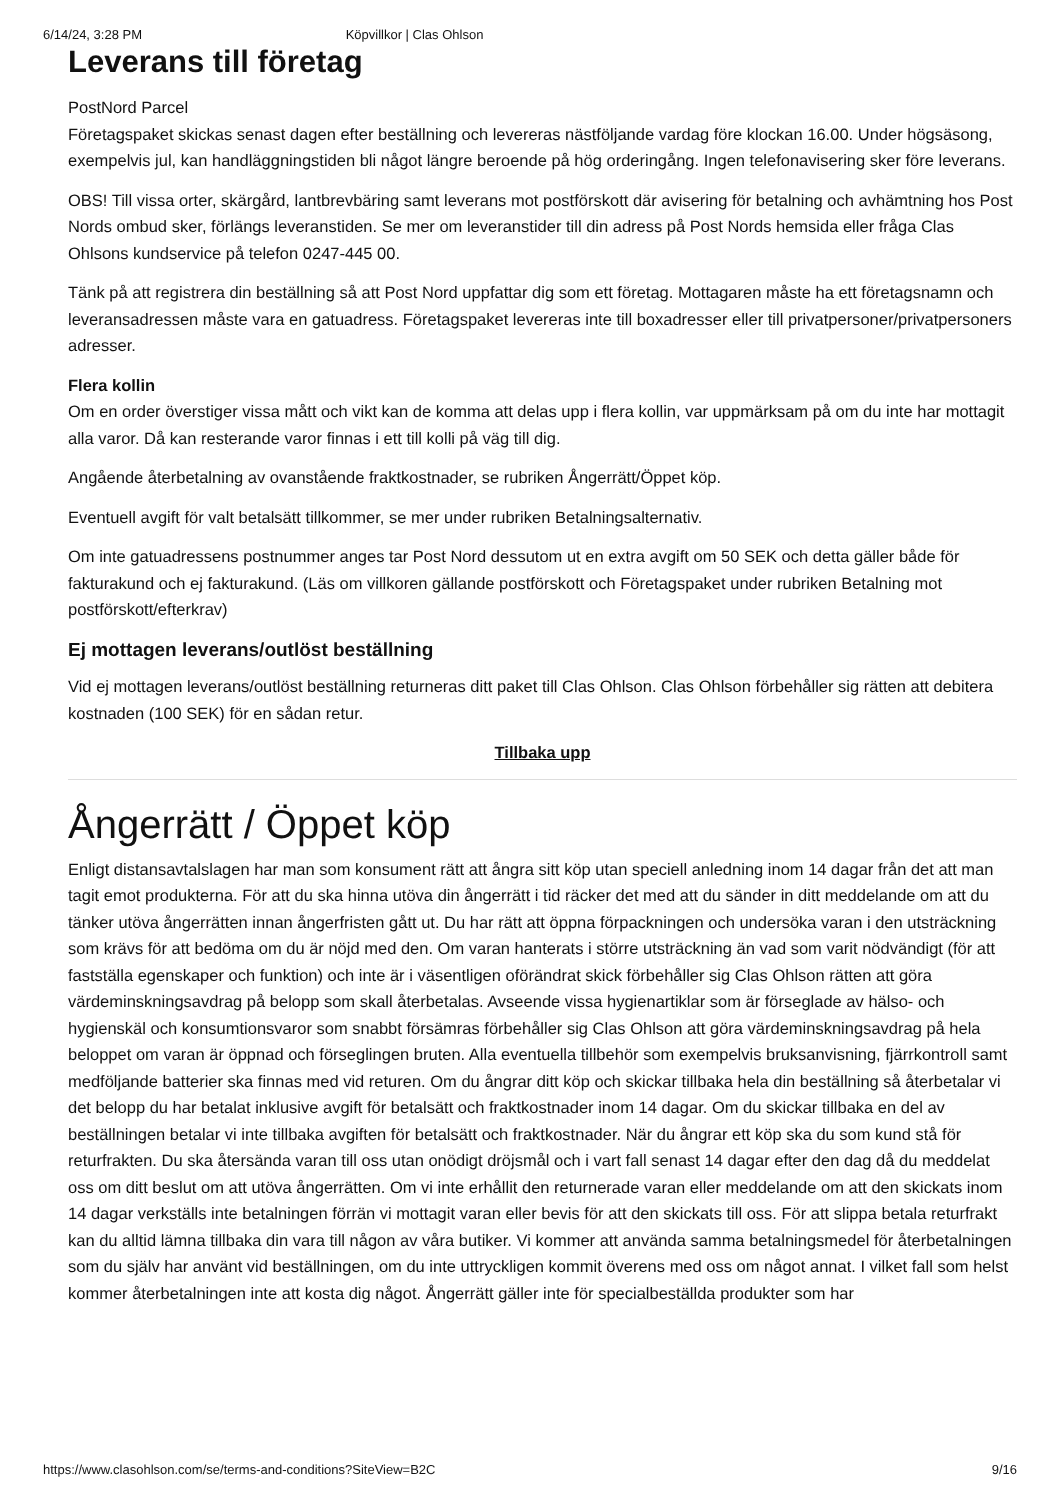6/14/24, 3:28 PM Köpvillkor | Clas Ohlson
Leverans till företag
PostNord Parcel
Företagspaket skickas senast dagen efter beställning och levereras nästföljande vardag före klockan 16.00. Under högsäsong, exempelvis jul, kan handläggningstiden bli något längre beroende på hög orderingång. Ingen telefonavisering sker före leverans.
OBS! Till vissa orter, skärgård, lantbrevbäring samt leverans mot postförskott där avisering för betalning och avhämtning hos Post Nords ombud sker, förlängs leveranstiden. Se mer om leveranstider till din adress på Post Nords hemsida eller fråga Clas Ohlsons kundservice på telefon 0247-445 00.
Tänk på att registrera din beställning så att Post Nord uppfattar dig som ett företag. Mottagaren måste ha ett företagsnamn och leveransadressen måste vara en gatuadress. Företagspaket levereras inte till boxadresser eller till privatpersoner/privatpersoners adresser.
Flera kollin
Om en order överstiger vissa mått och vikt kan de komma att delas upp i flera kollin, var uppmärksam på om du inte har mottagit alla varor. Då kan resterande varor finnas i ett till kolli på väg till dig.
Angående återbetalning av ovanstående fraktkostnader, se rubriken Ångerrätt/Öppet köp.
Eventuell avgift för valt betalsätt tillkommer, se mer under rubriken Betalningsalternativ.
Om inte gatuadressens postnummer anges tar Post Nord dessutom ut en extra avgift om 50 SEK och detta gäller både för fakturakund och ej fakturakund. (Läs om villkoren gällande postförskott och Företagspaket under rubriken Betalning mot postförskott/efterkrav)
Ej mottagen leverans/outlöst beställning
Vid ej mottagen leverans/outlöst beställning returneras ditt paket till Clas Ohlson. Clas Ohlson förbehåller sig rätten att debitera kostnaden (100 SEK) för en sådan retur.
Tillbaka upp
Ångerrätt / Öppet köp
Enligt distansavtalslagen har man som konsument rätt att ångra sitt köp utan speciell anledning inom 14 dagar från det att man tagit emot produkterna. För att du ska hinna utöva din ångerrätt i tid räcker det med att du sänder in ditt meddelande om att du tänker utöva ångerrätten innan ångerfristen gått ut. Du har rätt att öppna förpackningen och undersöka varan i den utsträckning som krävs för att bedöma om du är nöjd med den. Om varan hanterats i större utsträckning än vad som varit nödvändigt (för att fastställa egenskaper och funktion) och inte är i väsentligen oförändrat skick förbehåller sig Clas Ohlson rätten att göra värdeminskningsavdrag på belopp som skall återbetalas. Avseende vissa hygienartiklar som är förseglade av hälso- och hygienskäl och konsumtionsvaror som snabbt försämras förbehåller sig Clas Ohlson att göra värdeminskningsavdrag på hela beloppet om varan är öppnad och förseglingen bruten. Alla eventuella tillbehör som exempelvis bruksanvisning, fjärrkontroll samt medföljande batterier ska finnas med vid returen. Om du ångrar ditt köp och skickar tillbaka hela din beställning så återbetalar vi det belopp du har betalat inklusive avgift för betalsätt och fraktkostnader inom 14 dagar. Om du skickar tillbaka en del av beställningen betalar vi inte tillbaka avgiften för betalsätt och fraktkostnader. När du ångrar ett köp ska du som kund stå för returfrakten. Du ska återsända varan till oss utan onödigt dröjsmål och i vart fall senast 14 dagar efter den dag då du meddelat oss om ditt beslut om att utöva ångerrätten. Om vi inte erhållit den returnerade varan eller meddelande om att den skickats inom 14 dagar verkställs inte betalningen förrän vi mottagit varan eller bevis för att den skickats till oss. För att slippa betala returfrakt kan du alltid lämna tillbaka din vara till någon av våra butiker. Vi kommer att använda samma betalningsmedel för återbetalningen som du själv har använt vid beställningen, om du inte uttryckligen kommit överens med oss om något annat. I vilket fall som helst kommer återbetalningen inte att kosta dig något. Ångerrätt gäller inte för specialbeställda produkter som har
https://www.clasohlson.com/se/terms-and-conditions?SiteView=B2C 9/16